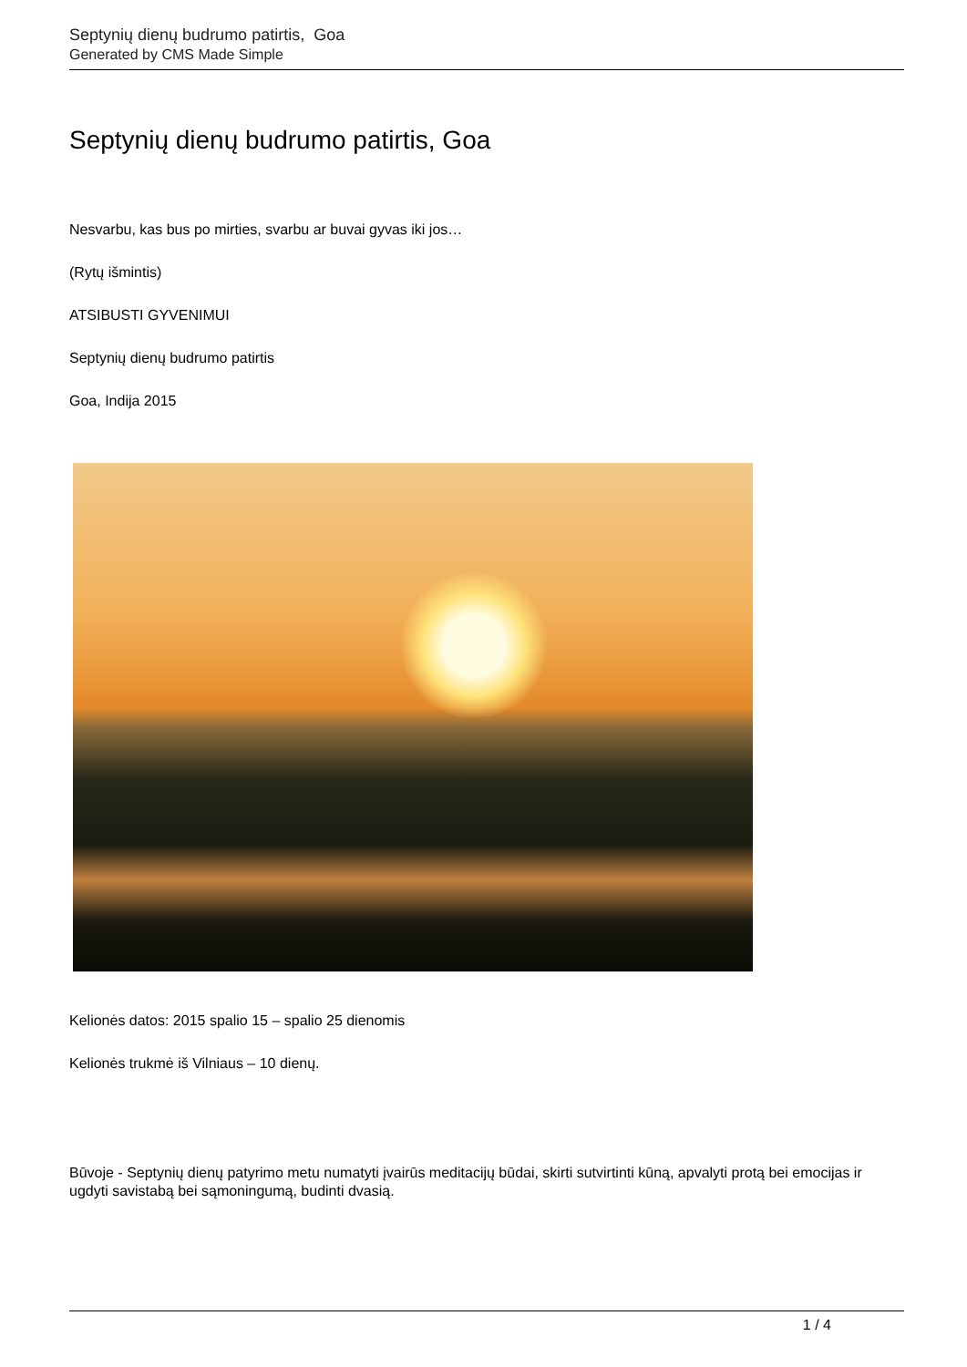Septynių dienų budrumo patirtis, Goa
Generated by CMS Made Simple
Septynių dienų budrumo patirtis, Goa
Nesvarbu, kas bus po mirties, svarbu ar buvai gyvas iki jos…
(Rytų išmintis)
ATSIBUSTI GYVENIMUI
Septynių dienų budrumo patirtis
Goa, Indija 2015
Kelionės datos: 2015 spalio 15 – spalio 25 dienomis
Kelionės trukmė iš Vilniaus – 10 dienų.
Būvoje - Septynių dienų patyrimo metu numatyti įvairūs meditacijų būdai, skirti sutvirtinti kūną, apvalyti protą bei emocijas ir ugdyti savistabą bei sąmoningumą, budinti dvasią.
1 / 4